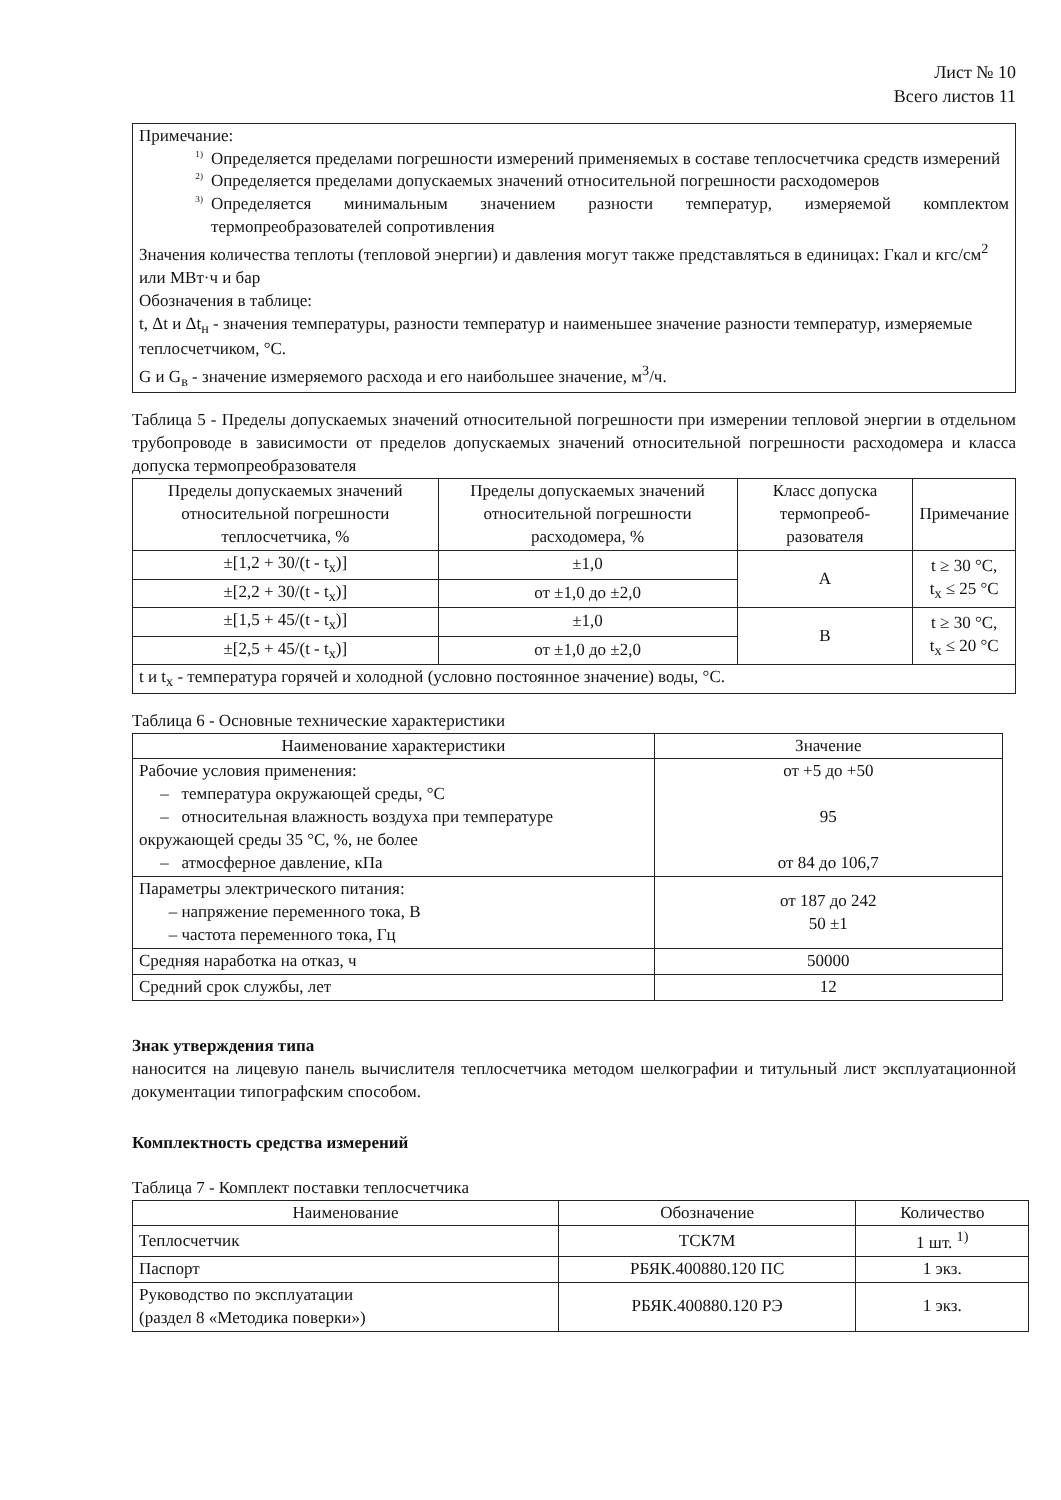Лист № 10
Всего листов 11
| Примечание: <sup>1)</sup> Определяется пределами погрешности измерений применяемых в составе теплосчетчика средств измерений <sup>2)</sup> Определяется пределами допускаемых значений относительной погрешности расходомеров <sup>3)</sup> Определяется минимальным значением разности температур, измеряемой комплектом термопреобразователей сопротивления Значения количества теплоты (тепловой энергии) и давления могут также представляться в единицах: Гкал и кгс/см<sup>2</sup> или МВт·ч и бар Обозначения в таблице: t, Δt и Δt<sub>н</sub> - значения температуры, разности температур и наименьшее значение разности температур, измеряемые теплосчетчиком, °С. G и G<sub>в</sub> - значение измеряемого расхода и его наибольшее значение, м<sup>3</sup>/ч. |
Таблица 5 - Пределы допускаемых значений относительной погрешности при измерении тепловой энергии в отдельном трубопроводе в зависимости от пределов допускаемых значений относительной погрешности расходомера и класса допуска термопреобразователя
| Пределы допускаемых значений относительной погрешности теплосчетчика, % | Пределы допускаемых значений относительной погрешности расходомера, % | Класс допуска термопреоб-разователя | Примечание |
| --- | --- | --- | --- |
| ±[1,2 + 30/(t - t<sub>x</sub>)] | ±1,0 | А | t ≥ 30 °С, t<sub>x</sub> ≤ 25 °С |
| ±[2,2 + 30/(t - t<sub>x</sub>)] | от ±1,0 до ±2,0 | | |
| ±[1,5 + 45/(t - t<sub>x</sub>)] | ±1,0 | В | t ≥ 30 °С, t<sub>x</sub> ≤ 20 °С |
| ±[2,5 + 45/(t - t<sub>x</sub>)] | от ±1,0 до ±2,0 | | |
| t и t<sub>x</sub> - температура горячей и холодной (условно постоянное значение) воды, °С. | | | |
Таблица 6 - Основные технические характеристики
| Наименование характеристики | Значение |
| --- | --- |
| Рабочие условия применения: – температура окружающей среды, °С – относительная влажность воздуха при температуре окружающей среды 35 °С, %, не более – атмосферное давление, кПа | от +5 до +50 95 от 84 до 106,7 |
| Параметры электрического питания: – напряжение переменного тока, В – частота переменного тока, Гц | от 187 до 242 50 ±1 |
| Средняя наработка на отказ, ч | 50000 |
| Средний срок службы, лет | 12 |
Знак утверждения типа
наносится на лицевую панель вычислителя теплосчетчика методом шелкографии и титульный лист эксплуатационной документации типографским способом.
Комплектность средства измерений
Таблица 7 - Комплект поставки теплосчетчика
| Наименование | Обозначение | Количество |
| --- | --- | --- |
| Теплосчетчик | ТСК7М | 1 шт. <sup>1)</sup> |
| Паспорт | РБЯК.400880.120 ПС | 1 экз. |
| Руководство по эксплуатации (раздел 8 «Методика поверки») | РБЯК.400880.120 РЭ | 1 экз. |